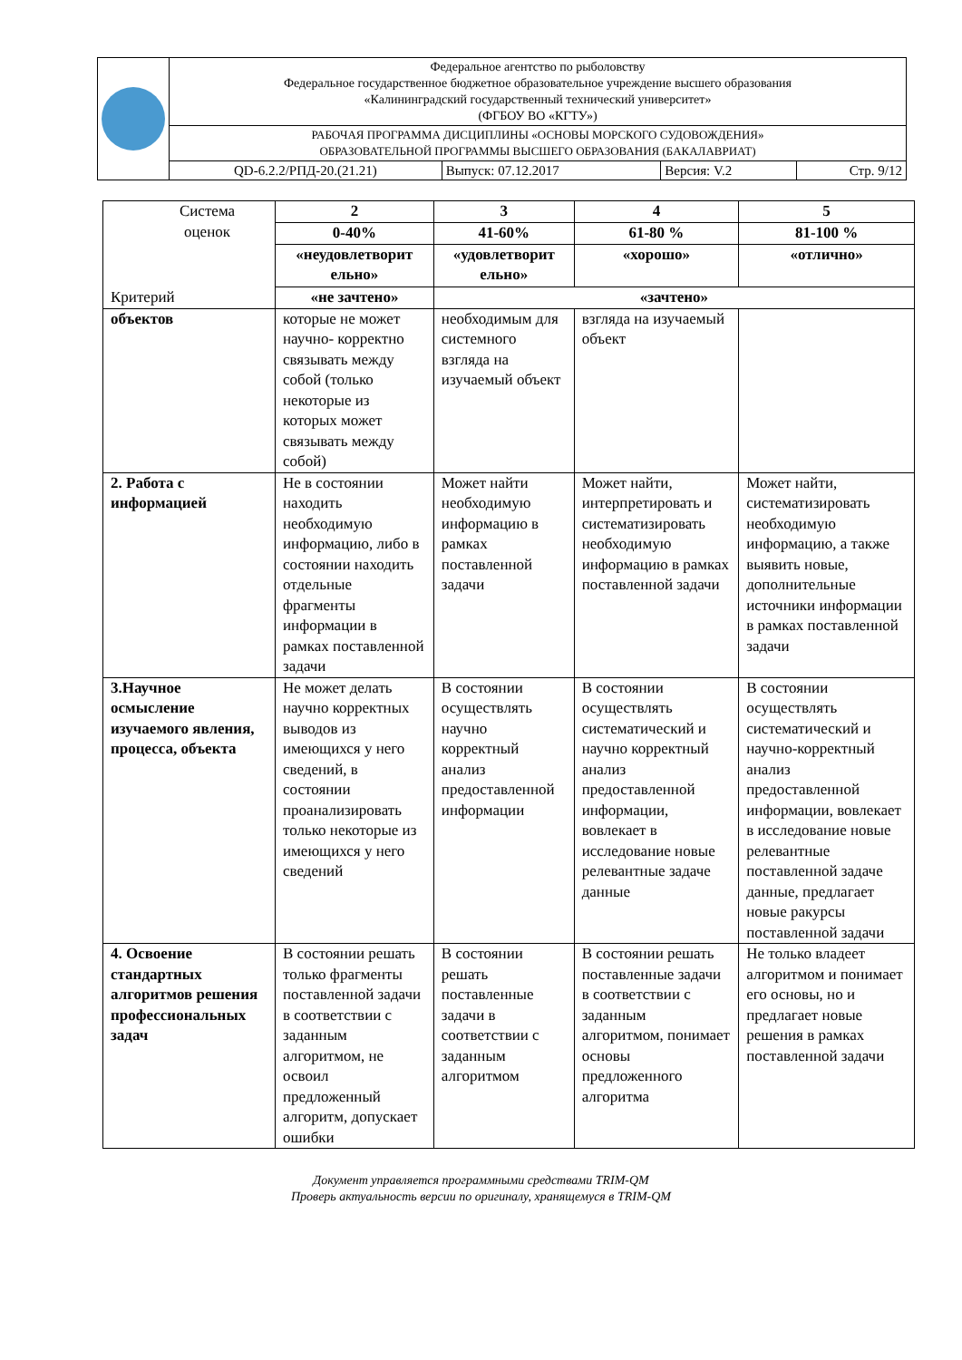| | Федеральное агентство по рыболовству Федеральное государственное бюджетное образовательное учреждение высшего образования «Калининградский государственный технический университет» (ФГБОУ ВО «КГТУ») | | | |
| | РАБОЧАЯ ПРОГРАММА ДИСЦИПЛИНЫ «ОСНОВЫ МОРСКОГО СУДОВОЖДЕНИЯ» ОБРАЗОВАТЕЛЬНОЙ ПРОГРАММЫ ВЫСШЕГО ОБРАЗОВАНИЯ (БАКАЛАВРИАТ) | | | |
| | QD-6.2.2/РПД-20.(21.21) | Выпуск: 07.12.2017 | Версия: V.2 | Стр. 9/12 |
| Система оценок Критерий | 2 | 3 | 4 | 5 |
| | 0-40% | 41-60% | 61-80 % | 81-100 % |
| | «неудовлетворит ельно» | «удовлетворит ельно» | «хорошо» | «отлично» |
| | «не зачтено» | «зачтено» | | |
| объектов | которые не может научно- корректно связывать между собой (только некоторые из которых может связывать между собой) | необходимым для системного взгляда на изучаемый объект | взгляда на изучаемый объект | |
| 2. Работа с информацией | Не в состоянии находить необходимую информацию, либо в состоянии находить отдельные фрагменты информации в рамках поставленной задачи | Может найти необходимую информацию в рамках поставленной задачи | Может найти, интерпретировать и систематизировать необходимую информацию в рамках поставленной задачи | Может найти, систематизировать необходимую информацию, а также выявить новые, дополнительные источники информации в рамках поставленной задачи |
| 3.Научное осмысление изучаемого явления, процесса, объекта | Не может делать научно корректных выводов из имеющихся у него сведений, в состоянии проанализировать только некоторые из имеющихся у него сведений | В состоянии осуществлять научно корректный анализ предоставленной информации | В состоянии осуществлять систематический и научно корректный анализ предоставленной информации, вовлекает в исследование новые релевантные задаче данные | В состоянии осуществлять систематический и научно-корректный анализ предоставленной информации, вовлекает в исследование новые релевантные поставленной задаче данные, предлагает новые ракурсы поставленной задачи |
| 4. Освоение стандартных алгоритмов решения профессиональных задач | В состоянии решать только фрагменты поставленной задачи в соответствии с заданным алгоритмом, не освоил предложенный алгоритм, допускает ошибки | В состоянии решать поставленные задачи в соответствии с заданным алгоритмом | В состоянии решать поставленные задачи в соответствии с заданным алгоритмом, понимает основы предложенного алгоритма | Не только владеет алгоритмом и понимает его основы, но и предлагает новые решения в рамках поставленной задачи |
Документ управляется программными средствами TRIM-QM
Проверь актуальность версии по оригиналу, хранящемуся в TRIM-QM